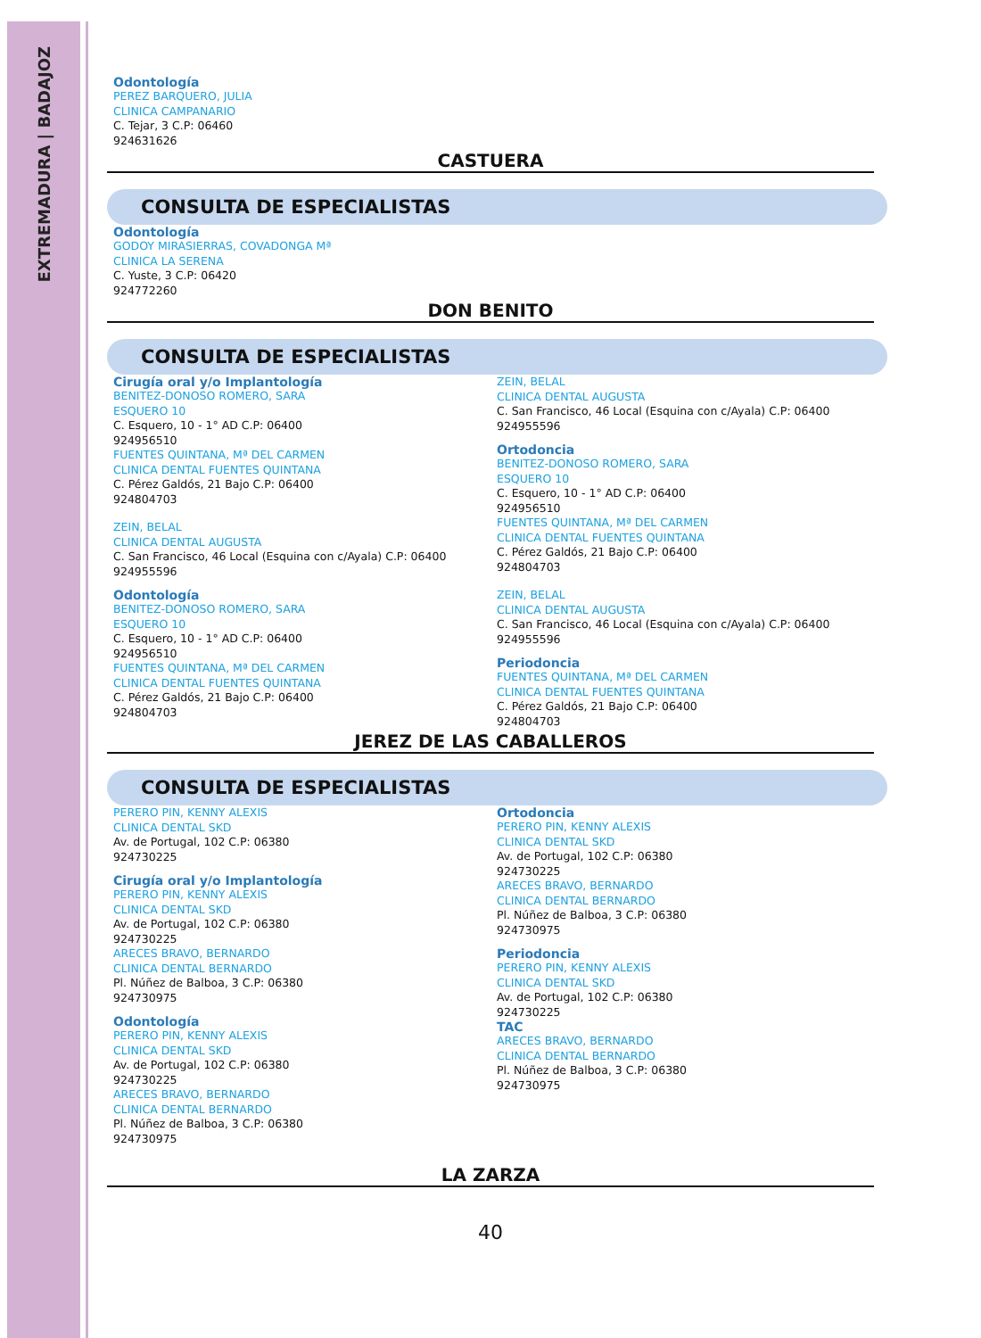EXTREMADURA | BADAJOZ
Odontología
PEREZ BARQUERO, JULIA
CLINICA CAMPANARIO
C. Tejar, 3 C.P: 06460
924631626
CASTUERA
CONSULTA DE ESPECIALISTAS
Odontología
GODOY MIRASIERRAS, COVADONGA Mª
CLINICA LA SERENA
C. Yuste, 3 C.P: 06420
924772260
DON BENITO
CONSULTA DE ESPECIALISTAS
Cirugía oral y/o Implantología
BENITEZ-DONOSO ROMERO, SARA
ESQUERO 10
C. Esquero, 10 - 1° AD C.P: 06400
924956510
FUENTES QUINTANA, Mª DEL CARMEN
CLINICA DENTAL FUENTES QUINTANA
C. Pérez Galdós, 21 Bajo C.P: 06400
924804703
ZEIN, BELAL
CLINICA DENTAL AUGUSTA
C. San Francisco, 46 Local (Esquina con c/Ayala) C.P: 06400
924955596
Odontología
BENITEZ-DONOSO ROMERO, SARA
ESQUERO 10
C. Esquero, 10 - 1° AD C.P: 06400
924956510
FUENTES QUINTANA, Mª DEL CARMEN
CLINICA DENTAL FUENTES QUINTANA
C. Pérez Galdós, 21 Bajo C.P: 06400
924804703
ZEIN, BELAL
CLINICA DENTAL AUGUSTA
C. San Francisco, 46 Local (Esquina con c/Ayala) C.P: 06400
924955596
Ortodoncia
BENITEZ-DONOSO ROMERO, SARA
ESQUERO 10
C. Esquero, 10 - 1° AD C.P: 06400
924956510
FUENTES QUINTANA, Mª DEL CARMEN
CLINICA DENTAL FUENTES QUINTANA
C. Pérez Galdós, 21 Bajo C.P: 06400
924804703
ZEIN, BELAL
CLINICA DENTAL AUGUSTA
C. San Francisco, 46 Local (Esquina con c/Ayala) C.P: 06400
924955596
Periodoncia
FUENTES QUINTANA, Mª DEL CARMEN
CLINICA DENTAL FUENTES QUINTANA
C. Pérez Galdós, 21 Bajo C.P: 06400
924804703
JEREZ DE LAS CABALLEROS
CONSULTA DE ESPECIALISTAS
PERERO PIN, KENNY ALEXIS
CLINICA DENTAL SKD
Av. de Portugal, 102 C.P: 06380
924730225
Cirugía oral y/o Implantología
PERERO PIN, KENNY ALEXIS
CLINICA DENTAL SKD
Av. de Portugal, 102 C.P: 06380
924730225
ARECES BRAVO, BERNARDO
CLINICA DENTAL BERNARDO
Pl. Núñez de Balboa, 3 C.P: 06380
924730975
Odontología
PERERO PIN, KENNY ALEXIS
CLINICA DENTAL SKD
Av. de Portugal, 102 C.P: 06380
924730225
ARECES BRAVO, BERNARDO
CLINICA DENTAL BERNARDO
Pl. Núñez de Balboa, 3 C.P: 06380
924730975
Ortodoncia
PERERO PIN, KENNY ALEXIS
CLINICA DENTAL SKD
Av. de Portugal, 102 C.P: 06380
924730225
ARECES BRAVO, BERNARDO
CLINICA DENTAL BERNARDO
Pl. Núñez de Balboa, 3 C.P: 06380
924730975
Periodoncia
PERERO PIN, KENNY ALEXIS
CLINICA DENTAL SKD
Av. de Portugal, 102 C.P: 06380
924730225
TAC
ARECES BRAVO, BERNARDO
CLINICA DENTAL BERNARDO
Pl. Núñez de Balboa, 3 C.P: 06380
924730975
LA ZARZA
40